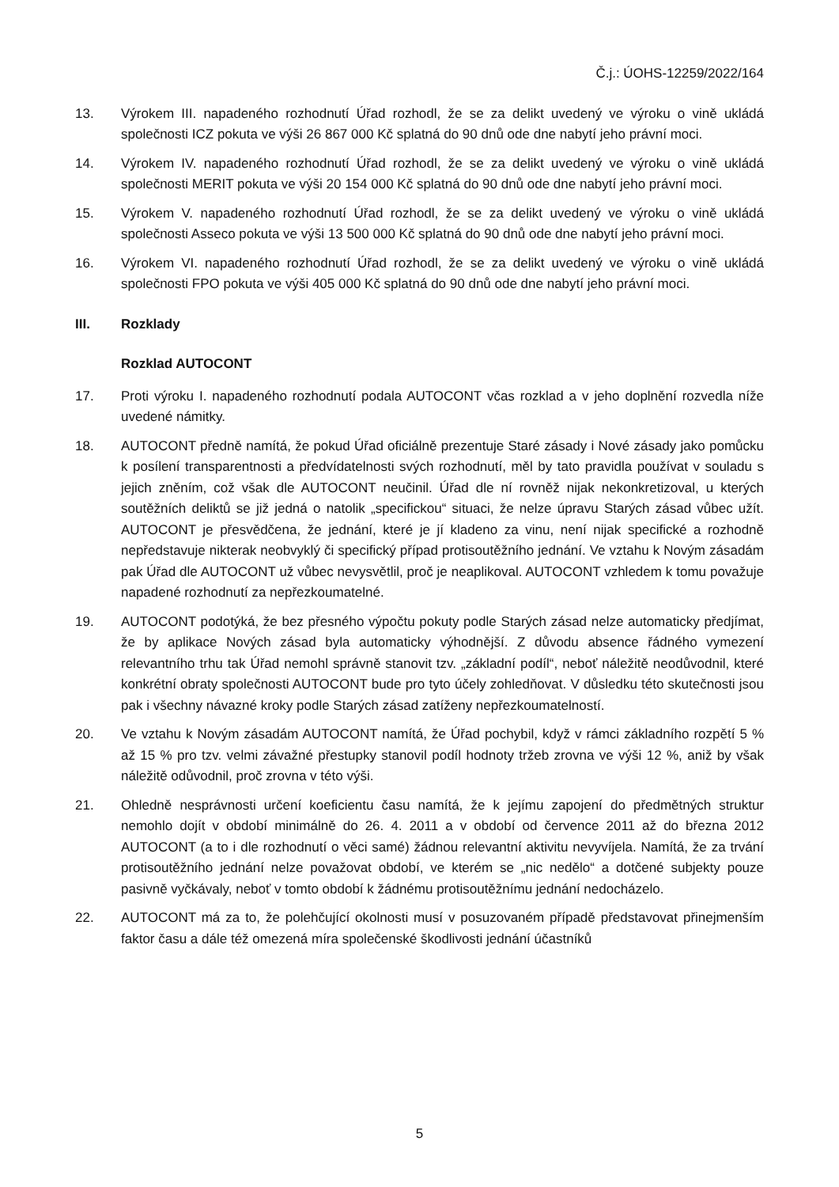Č.j.: ÚOHS-12259/2022/164
13. Výrokem III. napadeného rozhodnutí Úřad rozhodl, že se za delikt uvedený ve výroku o vině ukládá společnosti ICZ pokuta ve výši 26 867 000 Kč splatná do 90 dnů ode dne nabytí jeho právní moci.
14. Výrokem IV. napadeného rozhodnutí Úřad rozhodl, že se za delikt uvedený ve výroku o vině ukládá společnosti MERIT pokuta ve výši 20 154 000 Kč splatná do 90 dnů ode dne nabytí jeho právní moci.
15. Výrokem V. napadeného rozhodnutí Úřad rozhodl, že se za delikt uvedený ve výroku o vině ukládá společnosti Asseco pokuta ve výši 13 500 000 Kč splatná do 90 dnů ode dne nabytí jeho právní moci.
16. Výrokem VI. napadeného rozhodnutí Úřad rozhodl, že se za delikt uvedený ve výroku o vině ukládá společnosti FPO pokuta ve výši 405 000 Kč splatná do 90 dnů ode dne nabytí jeho právní moci.
III. Rozklady
Rozklad AUTOCONT
17. Proti výroku I. napadeného rozhodnutí podala AUTOCONT včas rozklad a v jeho doplnění rozvedla níže uvedené námitky.
18. AUTOCONT předně namítá, že pokud Úřad oficiálně prezentuje Staré zásady i Nové zásady jako pomůcku k posílení transparentnosti a předvídatelnosti svých rozhodnutí, měl by tato pravidla používat v souladu s jejich zněním, což však dle AUTOCONT neučinil. Úřad dle ní rovněž nijak nekonkretizoval, u kterých soutěžních deliktů se již jedná o natolik „specifickou“ situaci, že nelze úpravu Starých zásad vůbec užít. AUTOCONT je přesvědčena, že jednání, které je jí kladeno za vinu, není nijak specifické a rozhodně nepředstavuje nikterak neobvyklý či specifický případ protisoutěžního jednání. Ve vztahu k Novým zásadám pak Úřad dle AUTOCONT už vůbec nevysvětlil, proč je neaplikoval. AUTOCONT vzhledem k tomu považuje napadené rozhodnutí za nepřezkoumatelné.
19. AUTOCONT podotýká, že bez přesného výpočtu pokuty podle Starých zásad nelze automaticky předjímat, že by aplikace Nových zásad byla automaticky výhodnější. Z důvodu absence řádného vymezení relevantního trhu tak Úřad nemohl správně stanovit tzv. „základní podíl“, neboť náležitě neodůvodnil, které konkrétní obraty společnosti AUTOCONT bude pro tyto účely zohledňovat. V důsledku této skutečnosti jsou pak i všechny návazné kroky podle Starých zásad zatíženy nepřezkoumatelností.
20. Ve vztahu k Novým zásadám AUTOCONT namítá, že Úřad pochybil, když v rámci základního rozpětí 5 % až 15 % pro tzv. velmi závažné přestupky stanovil podíl hodnoty tržeb zrovna ve výši 12 %, aniž by však náležitě odůvodnil, proč zrovna v této výši.
21. Ohledně nesprávnosti určení koeficientu času namítá, že k jejímu zapojení do předmětných struktur nemohlo dojít v období minimálně do 26. 4. 2011 a v období od července 2011 až do března 2012 AUTOCONT (a to i dle rozhodnutí o věci samé) žádnou relevantní aktivitu nevyvíjela. Namítá, že za trvání protisoutěžního jednání nelze považovat období, ve kterém se „nic nedělo“ a dotčené subjekty pouze pasivně vyčkávaly, neboť v tomto období k žádnému protisoutěžnímu jednání nedocházelo.
22. AUTOCONT má za to, že polehčující okolnosti musí v posuzovaném případě představovat přinejmenším faktor času a dále též omezená míra společenské škodlivosti jednání účastníků
5